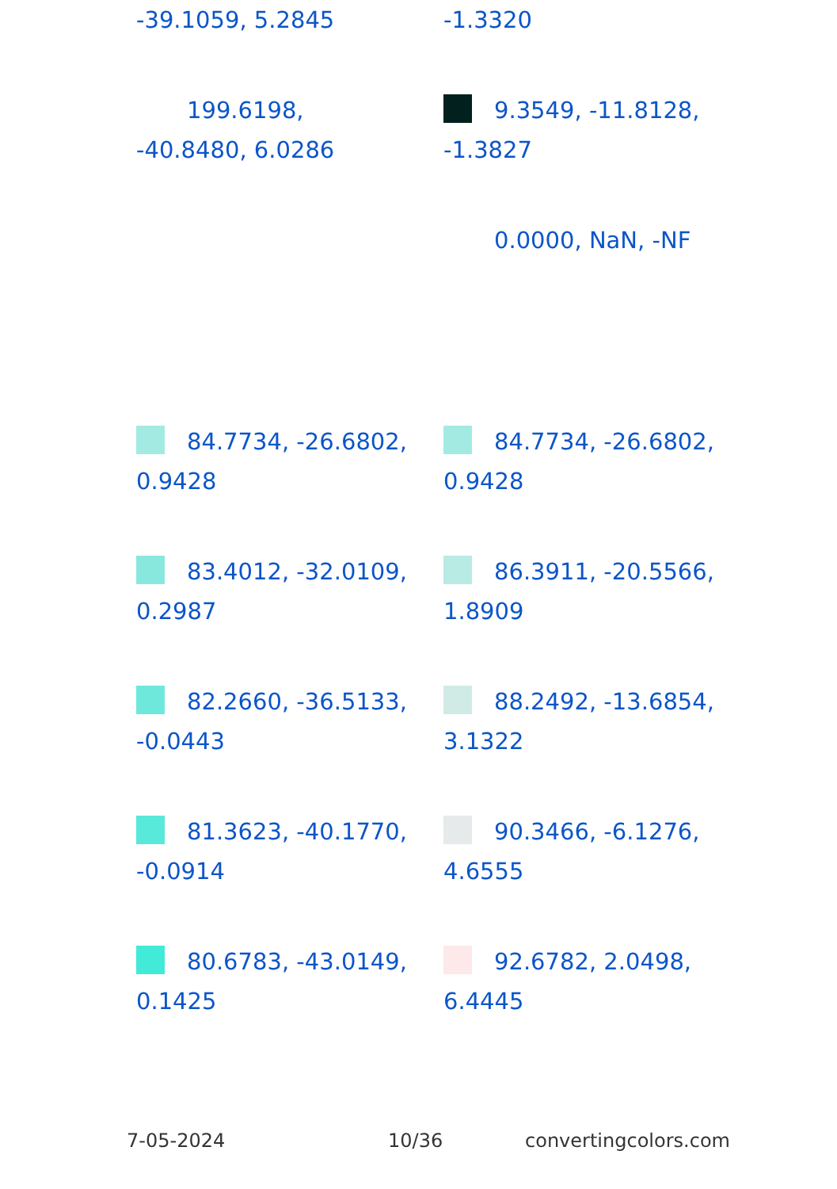-39.1059, 5.2845 -1.3320
199.6198, -40.8480, 6.0286
9.3549, -11.8128, -1.3827
0.0000, NaN, -NF
84.7734, -26.6802, 0.9428
84.7734, -26.6802, 0.9428
83.4012, -32.0109, 0.2987
86.3911, -20.5566, 1.8909
82.2660, -36.5133, -0.0443
88.2492, -13.6854, 3.1322
81.3623, -40.1770, -0.0914
90.3466, -6.1276, 4.6555
80.6783, -43.0149, 0.1425
92.6782, 2.0498, 6.4445
7-05-2024 10/36 convertingcolors.com